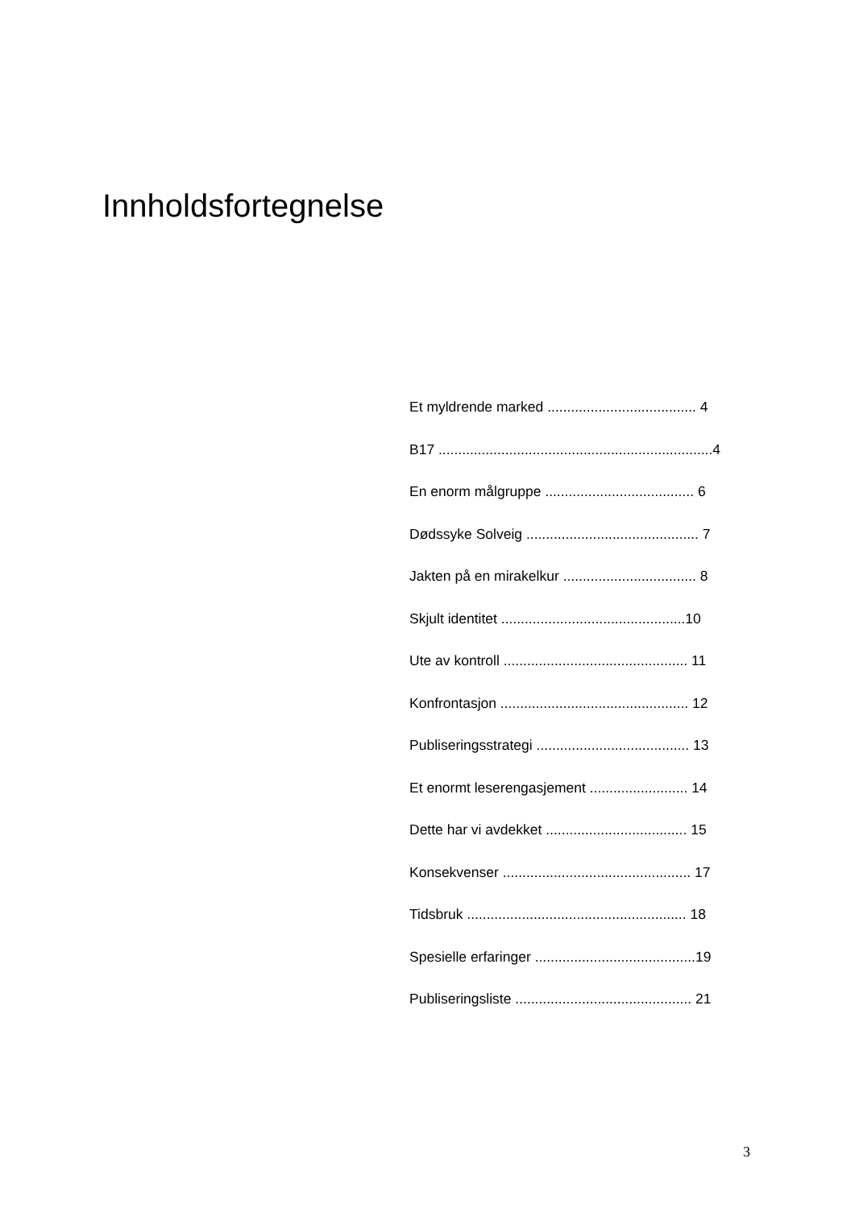Innholdsfortegnelse
Et myldrende marked ...................................... 4
B17 ......................................................................4
En enorm målgruppe ...................................... 6
Dødssyke Solveig ............................................ 7
Jakten på en mirakelkur .................................. 8
Skjult identitet ...............................................10
Ute av kontroll ............................................... 11
Konfrontasjon ................................................ 12
Publiseringsstrategi ....................................... 13
Et enormt leserengasjement ......................... 14
Dette har vi avdekket .................................... 15
Konsekvenser ................................................ 17
Tidsbruk ........................................................ 18
Spesielle erfaringer .........................................19
Publiseringsliste ............................................. 21
3